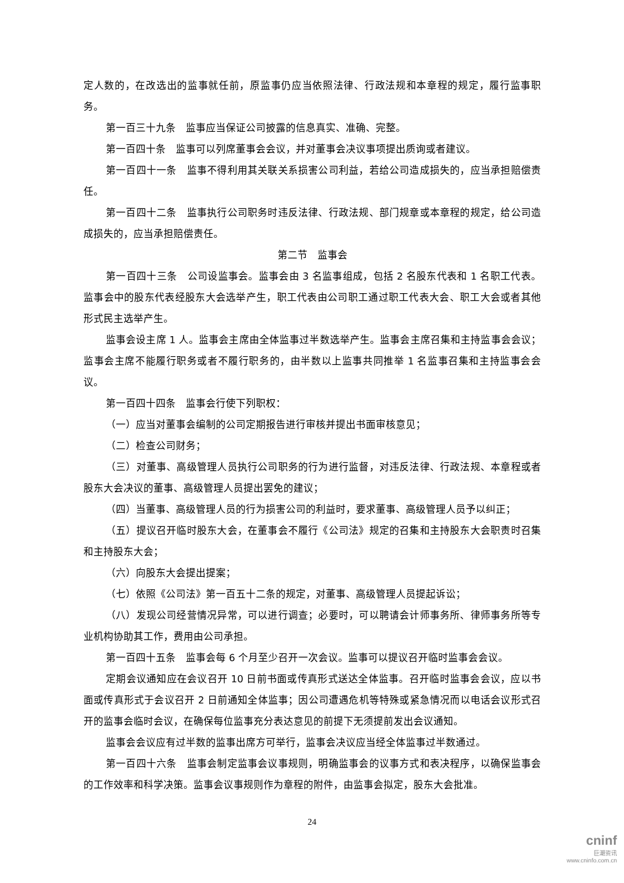定人数的，在改选出的监事就任前，原监事仍应当依照法律、行政法规和本章程的规定，履行监事职务。
第一百三十九条　监事应当保证公司披露的信息真实、准确、完整。
第一百四十条　监事可以列席董事会会议，并对董事会决议事项提出质询或者建议。
第一百四十一条　监事不得利用其关联关系损害公司利益，若给公司造成损失的，应当承担赔偿责任。
第一百四十二条　监事执行公司职务时违反法律、行政法规、部门规章或本章程的规定，给公司造成损失的，应当承担赔偿责任。
第二节　监事会
第一百四十三条　公司设监事会。监事会由 3 名监事组成，包括 2 名股东代表和 1 名职工代表。监事会中的股东代表经股东大会选举产生，职工代表由公司职工通过职工代表大会、职工大会或者其他形式民主选举产生。
监事会设主席 1 人。监事会主席由全体监事过半数选举产生。监事会主席召集和主持监事会会议；监事会主席不能履行职务或者不履行职务的，由半数以上监事共同推举 1 名监事召集和主持监事会会议。
第一百四十四条　监事会行使下列职权：
（一）应当对董事会编制的公司定期报告进行审核并提出书面审核意见；
（二）检查公司财务；
（三）对董事、高级管理人员执行公司职务的行为进行监督，对违反法律、行政法规、本章程或者股东大会决议的董事、高级管理人员提出罢免的建议；
（四）当董事、高级管理人员的行为损害公司的利益时，要求董事、高级管理人员予以纠正；
（五）提议召开临时股东大会，在董事会不履行《公司法》规定的召集和主持股东大会职责时召集和主持股东大会；
（六）向股东大会提出提案；
（七）依照《公司法》第一百五十二条的规定，对董事、高级管理人员提起诉讼；
（八）发现公司经营情况异常，可以进行调查；必要时，可以聘请会计师事务所、律师事务所等专业机构协助其工作，费用由公司承担。
第一百四十五条　监事会每 6 个月至少召开一次会议。监事可以提议召开临时监事会会议。
定期会议通知应在会议召开 10 日前书面或传真形式送达全体监事。召开临时监事会会议，应以书面或传真形式于会议召开 2 日前通知全体监事；因公司遭遇危机等特殊或紧急情况而以电话会议形式召开的监事会临时会议，在确保每位监事充分表达意见的前提下无须提前发出会议通知。
监事会会议应有过半数的监事出席方可举行，监事会决议应当经全体监事过半数通过。
第一百四十六条　监事会制定监事会议事规则，明确监事会的议事方式和表决程序，以确保监事会的工作效率和科学决策。监事会议事规则作为章程的附件，由监事会拟定，股东大会批准。
24
cninf
巨潮资讯
www.cninfo.com.cn